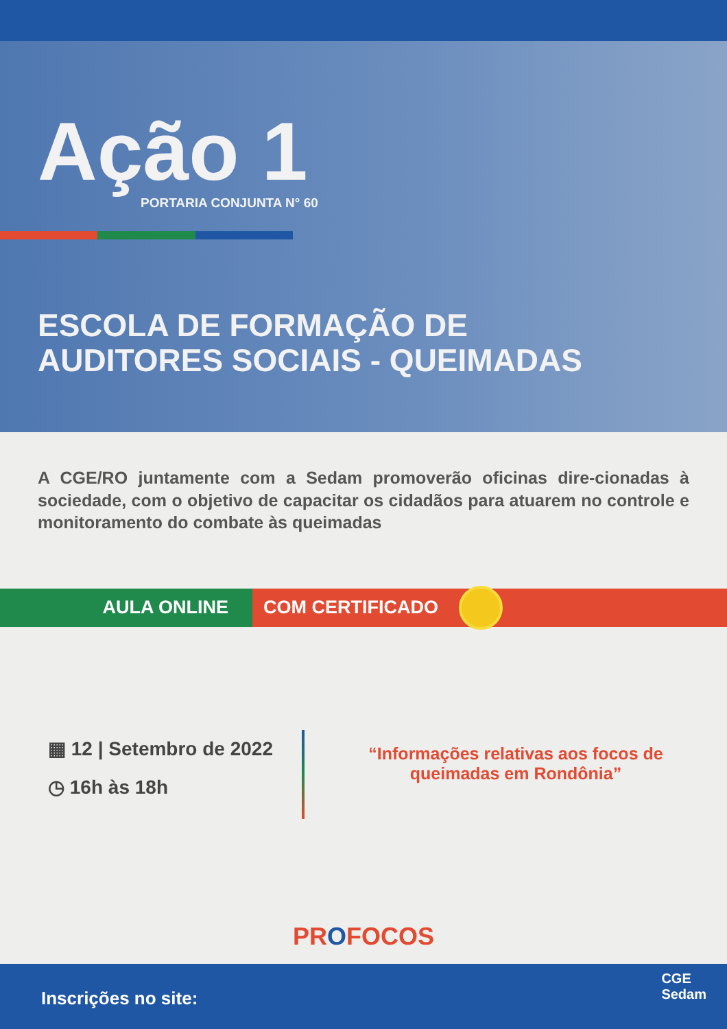Ação 1
PORTARIA CONJUNTA N° 60
ESCOLA DE FORMAÇÃO DE
AUDITORES SOCIAIS - QUEIMADAS
A CGE/RO juntamente com a Sedam promoverão oficinas dire-cionadas à sociedade, com o objetivo de capacitar os cidadãos para atuarem no controle e monitoramento do combate às queimadas
AULA ONLINE COM CERTIFICADO
▦ 12 | Setembro de 2022
◷ 16h às 18h
“Informações relativas aos focos de
queimadas em Rondônia”
PROFOCOS
Inscrições no site:
CGE
Sedam